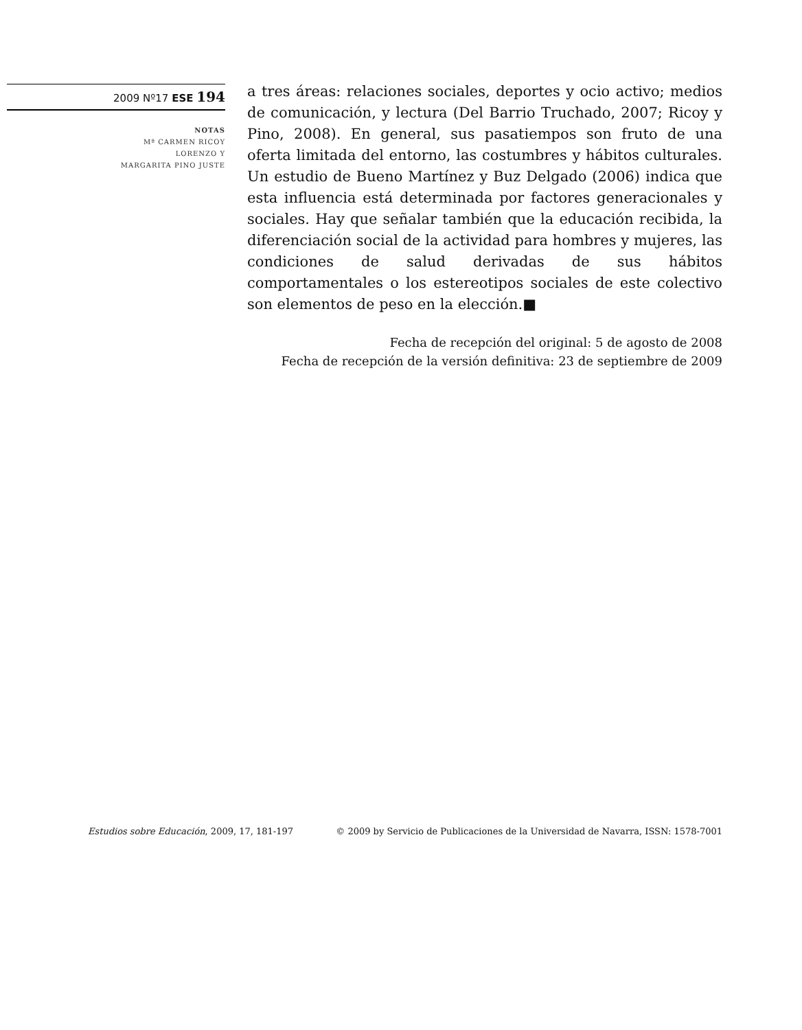2009 Nº17 ESE 194
NOTAS
Mª CARMEN RICOY
LORENZO Y
MARGARITA PINO JUSTE
a tres áreas: relaciones sociales, deportes y ocio activo; medios de comunicación, y lectura (Del Barrio Truchado, 2007; Ricoy y Pino, 2008). En general, sus pasatiempos son fruto de una oferta limitada del entorno, las costumbres y hábitos culturales. Un estudio de Bueno Martínez y Buz Delgado (2006) indica que esta influencia está determinada por factores generacionales y sociales. Hay que señalar también que la educación recibida, la diferenciación social de la actividad para hombres y mujeres, las condiciones de salud derivadas de sus hábitos comportamentales o los estereotipos sociales de este colectivo son elementos de peso en la elección.■
Fecha de recepción del original: 5 de agosto de 2008
Fecha de recepción de la versión definitiva: 23 de septiembre de 2009
Estudios sobre Educación, 2009, 17, 181-197 © 2009 by Servicio de Publicaciones de la Universidad de Navarra, ISSN: 1578-7001